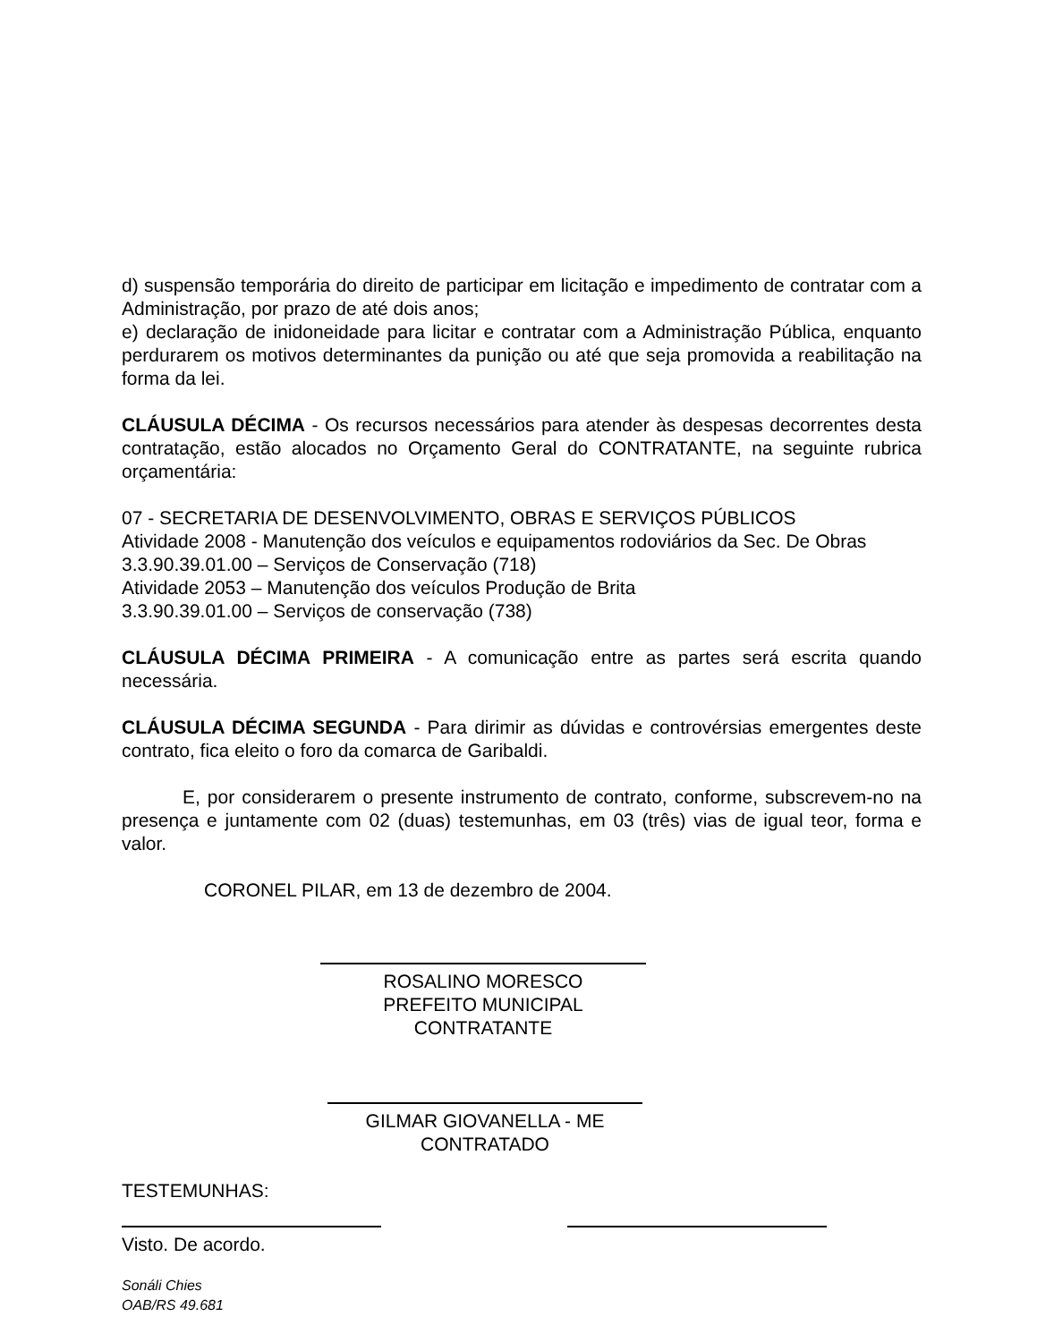d) suspensão temporária do direito de participar em licitação e impedimento de contratar com a Administração, por prazo de até dois anos;
e) declaração de inidoneidade para licitar e contratar com a Administração Pública, enquanto perdurarem os motivos determinantes da punição ou até que seja promovida a reabilitação na forma da lei.
CLÁUSULA DÉCIMA - Os recursos necessários para atender às despesas decorrentes desta contratação, estão alocados no Orçamento Geral do CONTRATANTE, na seguinte rubrica orçamentária:
07 - SECRETARIA DE DESENVOLVIMENTO, OBRAS E SERVIÇOS PÚBLICOS
Atividade 2008 - Manutenção dos veículos e equipamentos rodoviários da Sec. De Obras
3.3.90.39.01.00 – Serviços de Conservação (718)
Atividade 2053 – Manutenção dos veículos Produção de Brita
3.3.90.39.01.00 – Serviços de conservação (738)
CLÁUSULA DÉCIMA PRIMEIRA - A comunicação entre as partes será escrita quando necessária.
CLÁUSULA DÉCIMA SEGUNDA - Para dirimir as dúvidas e controvérsias emergentes deste contrato, fica eleito o foro da comarca de Garibaldi.
E, por considerarem o presente instrumento de contrato, conforme, subscrevem-no na presença e juntamente com 02 (duas) testemunhas, em 03 (três) vias de igual teor, forma e valor.
CORONEL PILAR, em 13 de dezembro de 2004.
ROSALINO MORESCO
PREFEITO MUNICIPAL
CONTRATANTE
GILMAR GIOVANELLA - ME
CONTRATADO
TESTEMUNHAS:
Visto. De acordo.
Sonáli Chies
OAB/RS 49.681